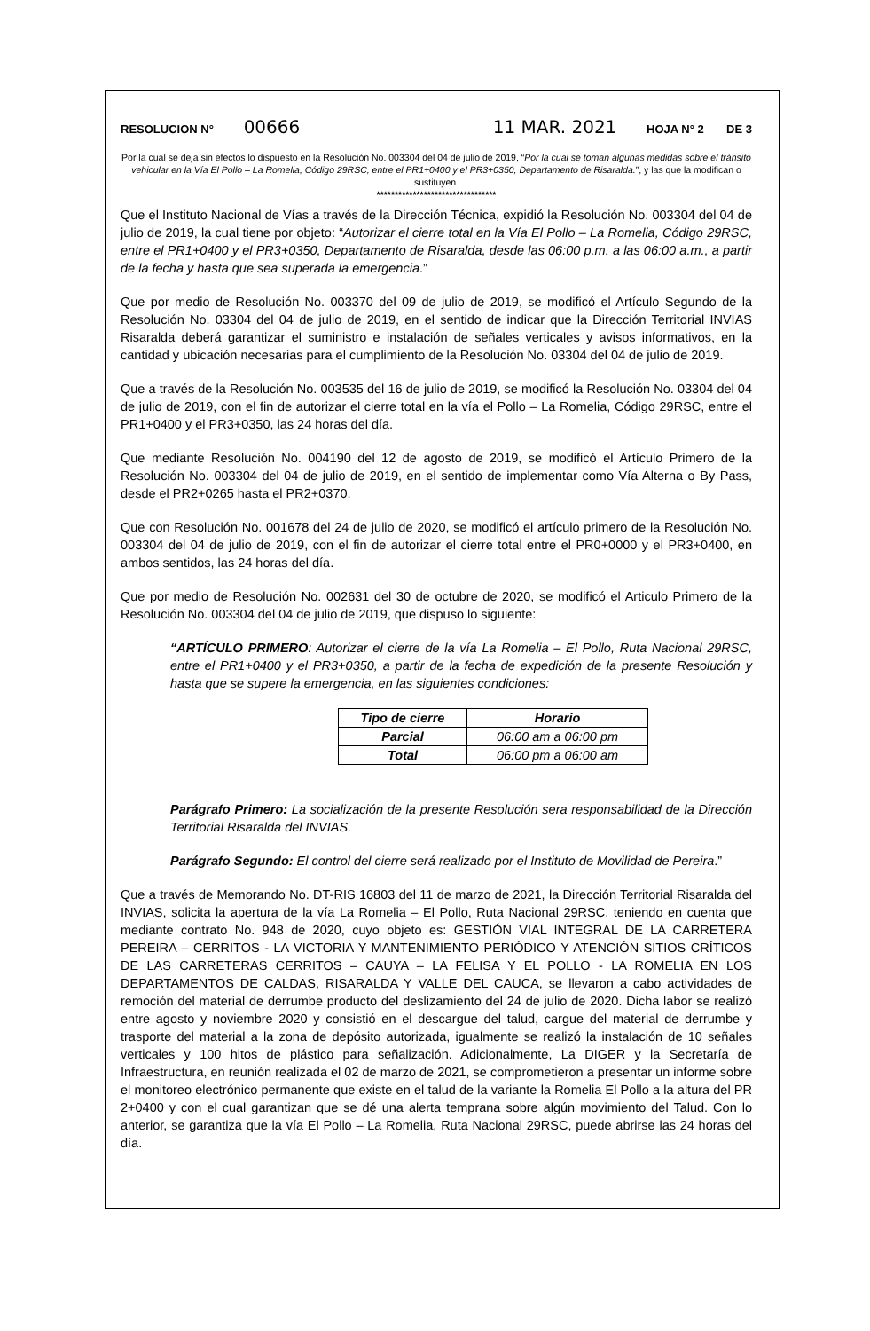RESOLUCION N° 00666 11 MAR. 2021 HOJA N° 2 DE 3
Por la cual se deja sin efectos lo dispuesto en la Resolución No. 003304 del 04 de julio de 2019, “Por la cual se toman algunas medidas sobre el tránsito vehicular en la Vía El Pollo – La Romelia, Código 29RSC, entre el PR1+0400 y el PR3+0350, Departamento de Risaralda.”, y las que la modifican o sustituyen.
*********************************
Que el Instituto Nacional de Vías a través de la Dirección Técnica, expidió la Resolución No. 003304 del 04 de julio de 2019, la cual tiene por objeto: “Autorizar el cierre total en la Vía El Pollo – La Romelia, Código 29RSC, entre el PR1+0400 y el PR3+0350, Departamento de Risaralda, desde las 06:00 p.m. a las 06:00 a.m., a partir de la fecha y hasta que sea superada la emergencia.”
Que por medio de Resolución No. 003370 del 09 de julio de 2019, se modificó el Artículo Segundo de la Resolución No. 03304 del 04 de julio de 2019, en el sentido de indicar que la Dirección Territorial INVIAS Risaralda deberá garantizar el suministro e instalación de señales verticales y avisos informativos, en la cantidad y ubicación necesarias para el cumplimiento de la Resolución No. 03304 del 04 de julio de 2019.
Que a través de la Resolución No. 003535 del 16 de julio de 2019, se modificó la Resolución No. 03304 del 04 de julio de 2019, con el fin de autorizar el cierre total en la vía el Pollo – La Romelia, Código 29RSC, entre el PR1+0400 y el PR3+0350, las 24 horas del día.
Que mediante Resolución No. 004190 del 12 de agosto de 2019, se modificó el Artículo Primero de la Resolución No. 003304 del 04 de julio de 2019, en el sentido de implementar como Vía Alterna o By Pass, desde el PR2+0265 hasta el PR2+0370.
Que con Resolución No. 001678 del 24 de julio de 2020, se modificó el artículo primero de la Resolución No. 003304 del 04 de julio de 2019, con el fin de autorizar el cierre total entre el PR0+0000 y el PR3+0400, en ambos sentidos, las 24 horas del día.
Que por medio de Resolución No. 002631 del 30 de octubre de 2020, se modificó el Articulo Primero de la Resolución No. 003304 del 04 de julio de 2019, que dispuso lo siguiente:
“ARTÍCULO PRIMERO: Autorizar el cierre de la vía La Romelia – El Pollo, Ruta Nacional 29RSC, entre el PR1+0400 y el PR3+0350, a partir de la fecha de expedición de la presente Resolución y hasta que se supere la emergencia, en las siguientes condiciones:
| Tipo de cierre | Horario |
| --- | --- |
| Parcial | 06:00 am a 06:00 pm |
| Total | 06:00 pm a 06:00 am |
Parágrafo Primero: La socialización de la presente Resolución sera responsabilidad de la Dirección Territorial Risaralda del INVIAS.
Parágrafo Segundo: El control del cierre será realizado por el Instituto de Movilidad de Pereira.”
Que a través de Memorando No. DT-RIS 16803 del 11 de marzo de 2021, la Dirección Territorial Risaralda del INVIAS, solicita la apertura de la vía La Romelia – El Pollo, Ruta Nacional 29RSC, teniendo en cuenta que mediante contrato No. 948 de 2020, cuyo objeto es: GESTIÓN VIAL INTEGRAL DE LA CARRETERA PEREIRA – CERRITOS - LA VICTORIA Y MANTENIMIENTO PERIÓDICO Y ATENCIÓN SITIOS CRÍTICOS DE LAS CARRETERAS CERRITOS – CAUYA – LA FELISA Y EL POLLO - LA ROMELIA EN LOS DEPARTAMENTOS DE CALDAS, RISARALDA Y VALLE DEL CAUCA, se llevaron a cabo actividades de remoción del material de derrumbe producto del deslizamiento del 24 de julio de 2020. Dicha labor se realizó entre agosto y noviembre 2020 y consistió en el descargue del talud, cargue del material de derrumbe y trasporte del material a la zona de depósito autorizada, igualmente se realizó la instalación de 10 señales verticales y 100 hitos de plástico para señalización. Adicionalmente, La DIGER y la Secretaría de Infraestructura, en reunión realizada el 02 de marzo de 2021, se comprometieron a presentar un informe sobre el monitoreo electrónico permanente que existe en el talud de la variante la Romelia El Pollo a la altura del PR 2+0400 y con el cual garantizan que se dé una alerta temprana sobre algún movimiento del Talud. Con lo anterior, se garantiza que la vía El Pollo – La Romelia, Ruta Nacional 29RSC, puede abrirse las 24 horas del día.